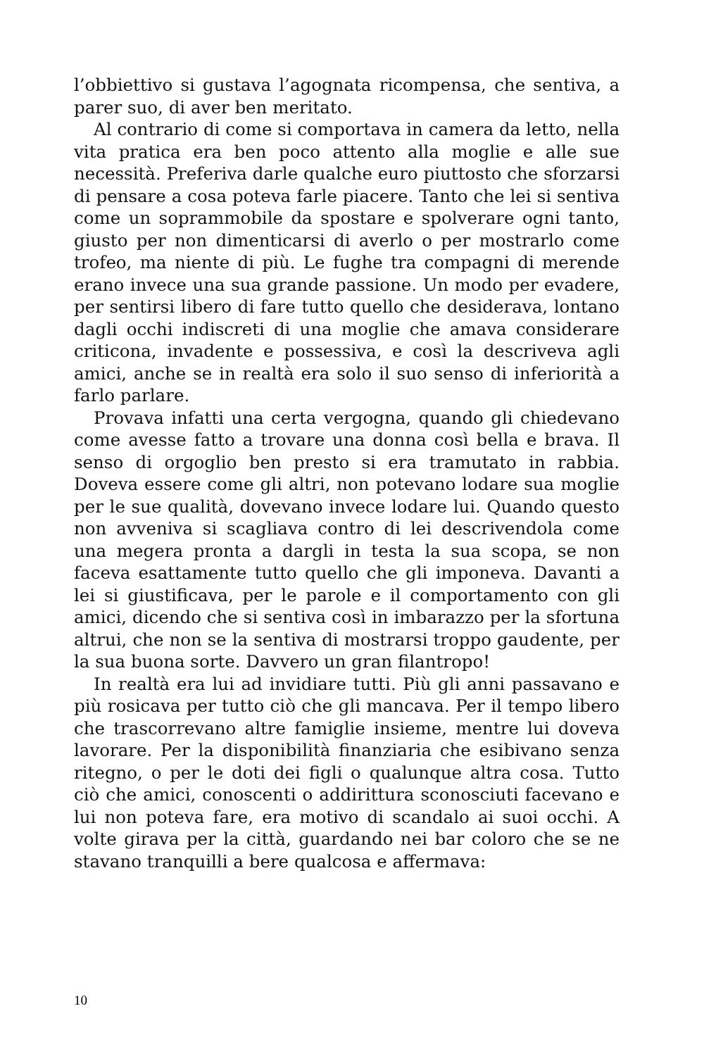l’obbiettivo si gustava l’agognata ricompensa, che sentiva, a parer suo, di aver ben meritato.
Al contrario di come si comportava in camera da letto, nella vita pratica era ben poco attento alla moglie e alle sue necessità. Preferiva darle qualche euro piuttosto che sforzarsi di pensare a cosa poteva farle piacere. Tanto che lei si sentiva come un soprammobile da spostare e spolverare ogni tanto, giusto per non dimenticarsi di averlo o per mostrarlo come trofeo, ma niente di più. Le fughe tra compagni di merende erano invece una sua grande passione. Un modo per evadere, per sentirsi libero di fare tutto quello che desiderava, lontano dagli occhi indiscreti di una moglie che amava considerare criticona, invadente e possessiva, e così la descriveva agli amici, anche se in realtà era solo il suo senso di inferiorità a farlo parlare.
Provava infatti una certa vergogna, quando gli chiedevano come avesse fatto a trovare una donna così bella e brava. Il senso di orgoglio ben presto si era tramutato in rabbia. Doveva essere come gli altri, non potevano lodare sua moglie per le sue qualità, dovevano invece lodare lui. Quando questo non avveniva si scagliava contro di lei descrivendola come una megera pronta a dargli in testa la sua scopa, se non faceva esattamente tutto quello che gli imponeva. Davanti a lei si giustificava, per le parole e il comportamento con gli amici, dicendo che si sentiva così in imbarazzo per la sfortuna altrui, che non se la sentiva di mostrarsi troppo gaudente, per la sua buona sorte. Davvero un gran filantropo!
In realtà era lui ad invidiare tutti. Più gli anni passavano e più rosicava per tutto ciò che gli mancava. Per il tempo libero che trascorrevano altre famiglie insieme, mentre lui doveva lavorare. Per la disponibilità finanziaria che esibivano senza ritegno, o per le doti dei figli o qualunque altra cosa. Tutto ciò che amici, conoscenti o addirittura sconosciuti facevano e lui non poteva fare, era motivo di scandalo ai suoi occhi. A volte girava per la città, guardando nei bar coloro che se ne stavano tranquilli a bere qualcosa e affermava:
10